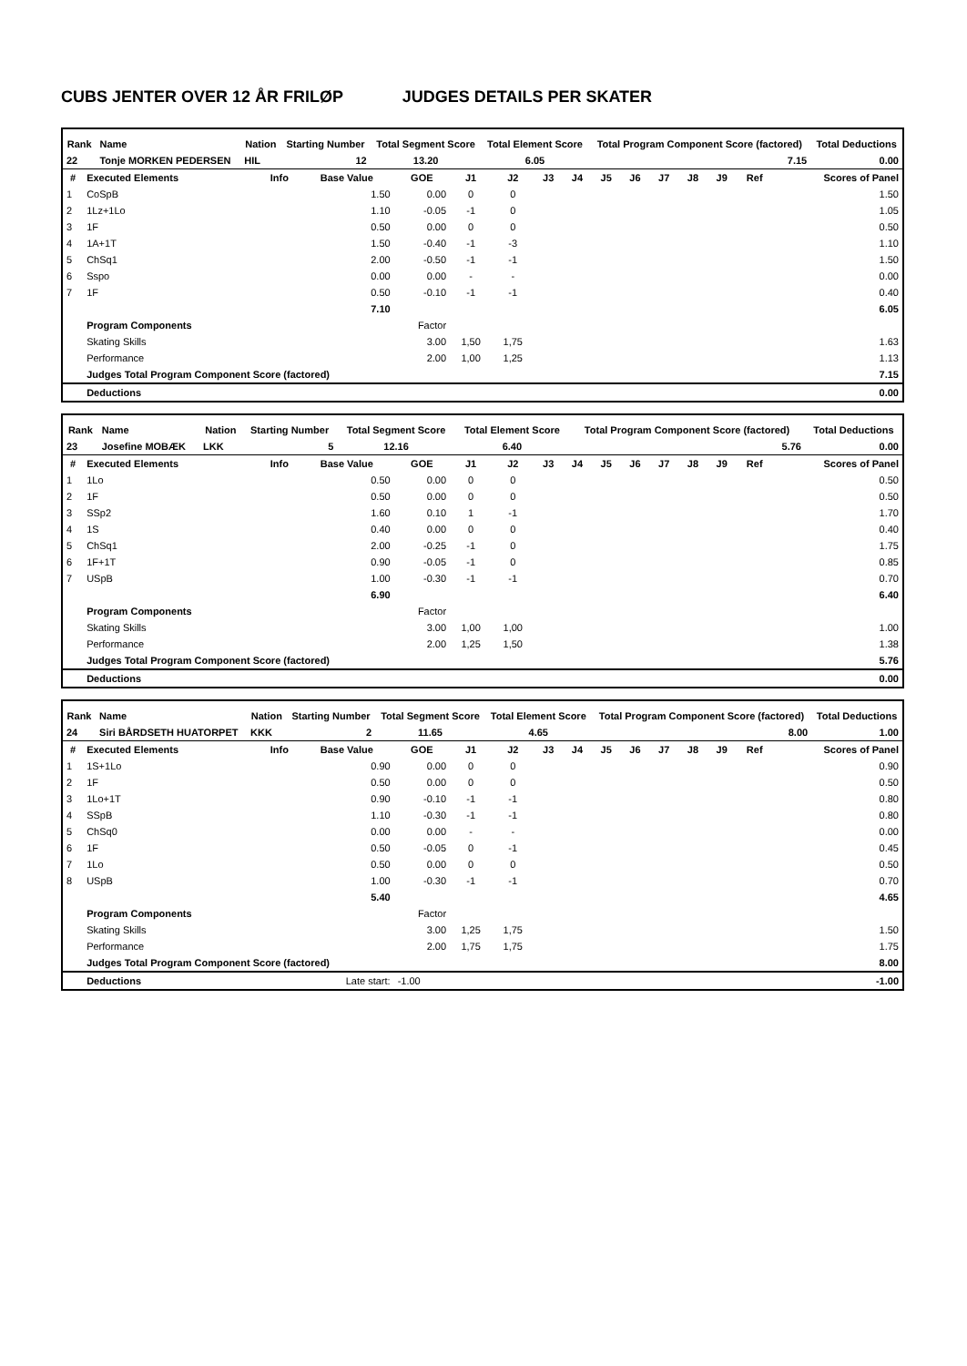CUBS JENTER OVER 12 ÅR FRILØP JUDGES DETAILS PER SKATER
| Rank | Name | Nation | Starting Number | Total Segment Score | Total Element Score | Total Program Component Score (factored) | Total Deductions |
| --- | --- | --- | --- | --- | --- | --- | --- |
| 22 | Tonje MORKEN PEDERSEN | HIL | 12 | 13.20 | 6.05 | 7.15 | 0.00 |
| # | Executed Elements | Info | Base Value | GOE | J1 | J2 | J3 | J4 | J5 | J6 | J7 | J8 | J9 | Ref | Scores of Panel |
| --- | --- | --- | --- | --- | --- | --- | --- | --- | --- | --- | --- | --- | --- | --- | --- |
| 1 | CoSpB | | 1.50 | 0.00 | 0 | 0 | | | | | | | | | 1.50 |
| 2 | 1Lz+1Lo | | 1.10 | -0.05 | -1 | 0 | | | | | | | | | 1.05 |
| 3 | 1F | | 0.50 | 0.00 | 0 | 0 | | | | | | | | | 0.50 |
| 4 | 1A+1T | | 1.50 | -0.40 | -1 | -3 | | | | | | | | | 1.10 |
| 5 | ChSq1 | | 2.00 | -0.50 | -1 | -1 | | | | | | | | | 1.50 |
| 6 | Sspo | | 0.00 | 0.00 | - | - | | | | | | | | | 0.00 |
| 7 | 1F | | 0.50 | -0.10 | -1 | -1 | | | | | | | | | 0.40 |
| | | | 7.10 | | | | | | | | | | | | 6.05 |
| | Program Components | | | Factor | | | | | | | | | | | |
| | Skating Skills | | | 3.00 | 1,50 | 1,75 | | | | | | | | | 1.63 |
| | Performance | | | 2.00 | 1,00 | 1,25 | | | | | | | | | 1.13 |
| | Judges Total Program Component Score (factored) | | | | | | | | | | | | | | 7.15 |
| | Deductions | | | | | | | | | | | | | | 0.00 |
| Rank | Name | Nation | Starting Number | Total Segment Score | Total Element Score | Total Program Component Score (factored) | Total Deductions |
| --- | --- | --- | --- | --- | --- | --- | --- |
| 23 | Josefine MOBÆK | LKK | 5 | 12.16 | 6.40 | 5.76 | 0.00 |
| # | Executed Elements | Info | Base Value | GOE | J1 | J2 | J3 | J4 | J5 | J6 | J7 | J8 | J9 | Ref | Scores of Panel |
| --- | --- | --- | --- | --- | --- | --- | --- | --- | --- | --- | --- | --- | --- | --- | --- |
| 1 | 1Lo | | 0.50 | 0.00 | 0 | 0 | | | | | | | | | 0.50 |
| 2 | 1F | | 0.50 | 0.00 | 0 | 0 | | | | | | | | | 0.50 |
| 3 | SSp2 | | 1.60 | 0.10 | 1 | -1 | | | | | | | | | 1.70 |
| 4 | 1S | | 0.40 | 0.00 | 0 | 0 | | | | | | | | | 0.40 |
| 5 | ChSq1 | | 2.00 | -0.25 | -1 | 0 | | | | | | | | | 1.75 |
| 6 | 1F+1T | | 0.90 | -0.05 | -1 | 0 | | | | | | | | | 0.85 |
| 7 | USpB | | 1.00 | -0.30 | -1 | -1 | | | | | | | | | 0.70 |
| | | | 6.90 | | | | | | | | | | | | 6.40 |
| | Program Components | | | Factor | | | | | | | | | | | |
| | Skating Skills | | | 3.00 | 1,00 | 1,00 | | | | | | | | | 1.00 |
| | Performance | | | 2.00 | 1,25 | 1,50 | | | | | | | | | 1.38 |
| | Judges Total Program Component Score (factored) | | | | | | | | | | | | | | 5.76 |
| | Deductions | | | | | | | | | | | | | | 0.00 |
| Rank | Name | Nation | Starting Number | Total Segment Score | Total Element Score | Total Program Component Score (factored) | Total Deductions |
| --- | --- | --- | --- | --- | --- | --- | --- |
| 24 | Siri BÅRDSETH HUATORPET | KKK | 2 | 11.65 | 4.65 | 8.00 | 1.00 |
| # | Executed Elements | Info | Base Value | GOE | J1 | J2 | J3 | J4 | J5 | J6 | J7 | J8 | J9 | Ref | Scores of Panel |
| --- | --- | --- | --- | --- | --- | --- | --- | --- | --- | --- | --- | --- | --- | --- | --- |
| 1 | 1S+1Lo | | 0.90 | 0.00 | 0 | 0 | | | | | | | | | 0.90 |
| 2 | 1F | | 0.50 | 0.00 | 0 | 0 | | | | | | | | | 0.50 |
| 3 | 1Lo+1T | | 0.90 | -0.10 | -1 | -1 | | | | | | | | | 0.80 |
| 4 | SSpB | | 1.10 | -0.30 | -1 | -1 | | | | | | | | | 0.80 |
| 5 | ChSq0 | | 0.00 | 0.00 | - | - | | | | | | | | | 0.00 |
| 6 | 1F | | 0.50 | -0.05 | 0 | -1 | | | | | | | | | 0.45 |
| 7 | 1Lo | | 0.50 | 0.00 | 0 | 0 | | | | | | | | | 0.50 |
| 8 | USpB | | 1.00 | -0.30 | -1 | -1 | | | | | | | | | 0.70 |
| | | | 5.40 | | | | | | | | | | | | 4.65 |
| | Program Components | | | Factor | | | | | | | | | | | |
| | Skating Skills | | | 3.00 | 1,25 | 1,75 | | | | | | | | | 1.50 |
| | Performance | | | 2.00 | 1,75 | 1,75 | | | | | | | | | 1.75 |
| | Judges Total Program Component Score (factored) | | | | | | | | | | | | | | 8.00 |
| | Deductions | Late start: | | -1.00 | | | | | | | | | | | -1.00 |